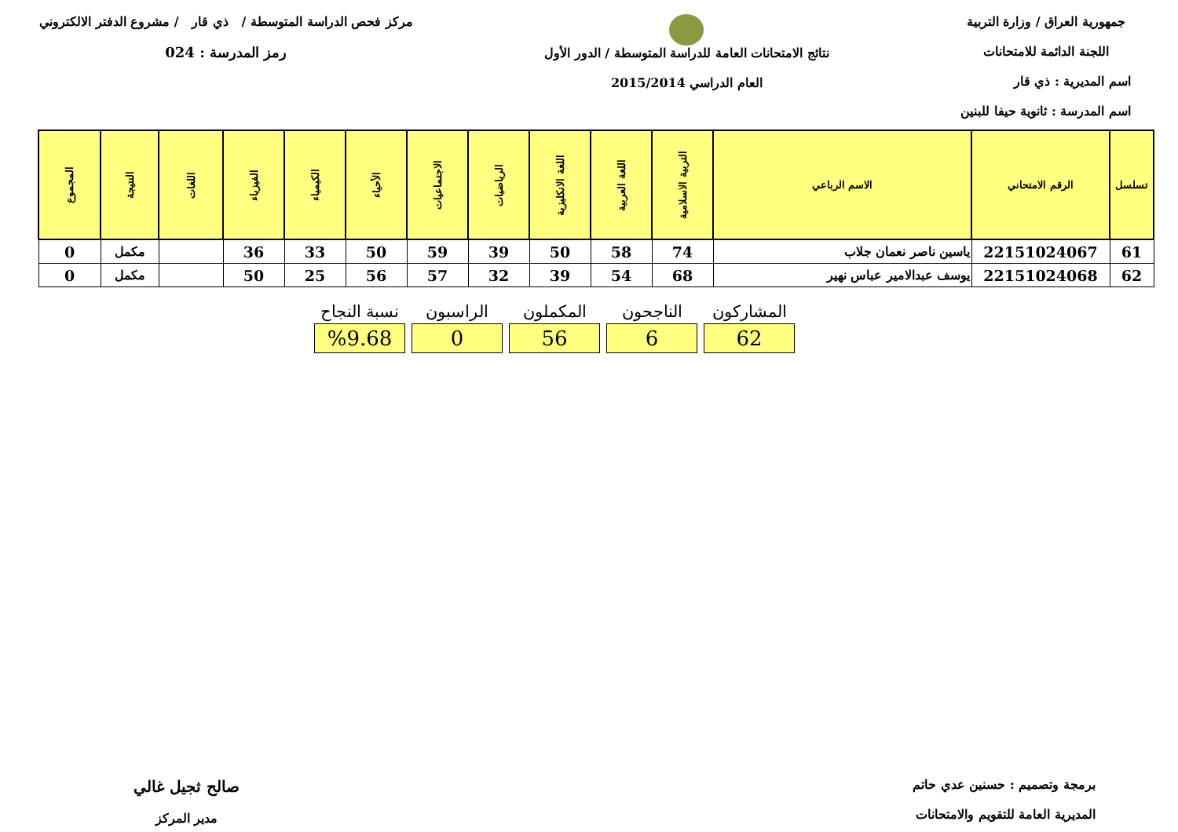جمهورية العراق / وزارة التربية
اللجنة الدائمة للامتحانات
اسم المديرية : ذي قار
اسم المدرسة : ثانوية حيفا للبنين
نتائج الامتحانات العامة للدراسة المتوسطة / الدور الأول
العام الدراسي 2015/2014
مركز فحص الدراسة المتوسطة / ذي قار / مشروع الدفتر الالكتروني
رمز المدرسة : 024
| تسلسل | الرقم الامتحاني | الاسم الرباعي | التربية الاسلامية | اللغة العربية | اللغة الانكليزية | الرياضيات | الاجتماعيات | الأحياء | الكيمياء | الفيزياء | اللغات | النتيجة | المجموع |
| --- | --- | --- | --- | --- | --- | --- | --- | --- | --- | --- | --- | --- | --- |
| 61 | 22151024067 | ياسين ناصر نعمان جلاب | 74 | 58 | 50 | 39 | 59 | 50 | 33 | 36 | | مكمل | 0 |
| 62 | 22151024068 | يوسف عبدالامير عباس نهير | 68 | 54 | 39 | 32 | 57 | 56 | 25 | 50 | | مكمل | 0 |
| المشاركون | الناجحون | المكملون | الراسبون | نسبة النجاح |
| --- | --- | --- | --- | --- |
| 62 | 6 | 56 | 0 | %9.68 |
برمجة وتصميم : حسنين عدي حاتم
المديرية العامة للتقويم والامتحانات
صالح ثجيل غالي
مدير المركز